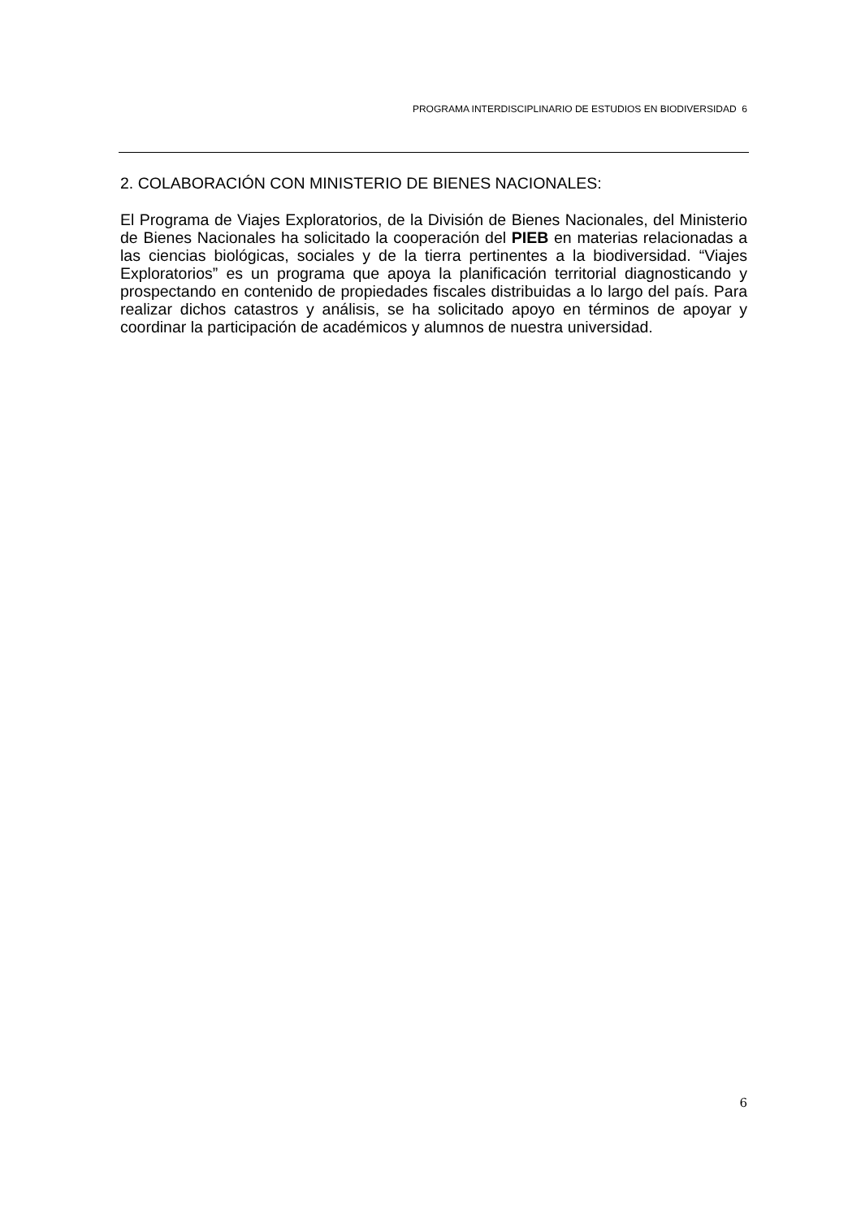PROGRAMA INTERDISCIPLINARIO DE ESTUDIOS EN BIODIVERSIDAD 6
2. COLABORACIÓN CON MINISTERIO DE BIENES NACIONALES:
El Programa de Viajes Exploratorios, de la División de Bienes Nacionales, del Ministerio de Bienes Nacionales ha solicitado la cooperación del PIEB en materias relacionadas a las ciencias biológicas, sociales y de la tierra pertinentes a la biodiversidad. “Viajes Exploratorios” es un programa que apoya la planificación territorial diagnosticando y prospectando en contenido de propiedades fiscales distribuidas a lo largo del país. Para realizar dichos catastros y análisis, se ha solicitado apoyo en términos de apoyar y coordinar la participación de académicos y alumnos de nuestra universidad.
6